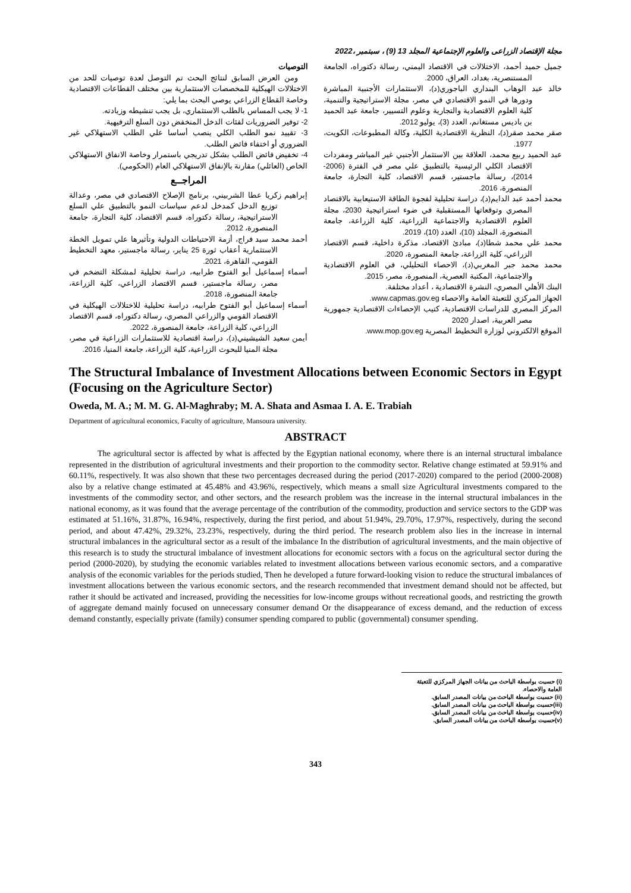مجلة الإقتصاد الزراعى والعلوم الإجتماعية المجلد 13 (9) ، سبتمبر ،2022
التوصيات
ومن العرض السابق لنتائج البحث تم التوصل لعدة توصيات للحد من الاختلالات الهيكلية للمخصصات الاستثمارية بين مختلف القطاعات الاقتصادية وخاصة القطاع الزراعي يوصي البحث بما يلي:
1- لا يجب المساس بالطلب الاستثماري، بل يجب تنشيطه وزيادته.
2- توفير الضروريات لفئات الدخل المنخفض دون السلع الترفيهية.
3- تقييد نمو الطلب الكلي ينصب أساسا علي الطلب الاستهلاكي غير الضروري أو اختفاء فائض الطلب.
4- تخفيض فائض الطلب بشكل تدريجي باستمرار وخاصة الانفاق الاستهلاكي الخاص (العائلي) مقارنة بالإنفاق الاستهلاكي العام (الحكومي).
المراجــع
إبراهيم زكريا عطا الشربيني، برنامج الإصلاح الاقتصادي في مصر، وعدالة توزيع الدخل كمدخل لدعم سياسات النمو بالتطبيق علي السلع الاستراتيجية، رسالة دكتوراه، قسم الاقتصاد، كلية التجارة، جامعة المنصورة، 2012.
أحمد محمد سيد فراج، أزمة الاحتياطات الدولية وتأثيرها علي تمويل الخطة الاستثمارية أعقاب ثورة 25 يناير، رسالة ماجستير، معهد التخطيط القومي، القاهرة، 2021.
أسماء إسماعيل أبو الفتوح طرابيه، دراسة تحليلية لمشكلة التضخم في مصر، رسالة ماجستير، قسم الاقتصاد الزراعي، كلية الزراعة، جامعة المنصورة، 2018.
أسماء إسماعيل أبو الفتوح طرابيه، دراسة تحليلية للاختلالات الهيكلية في الاقتصاد القومي والزراعي المصري، رسالة دكتوراه، قسم الاقتصاد الزراعي، كلية الزراعة، جامعة المنصورة، 2022.
أيمن سعيد الشيشيني(د)، دراسة اقتصادية للاستثمارات الزراعية في مصر، مجلة المنيا للبحوث الزراعية، كلية الزراعة، جامعة المنيا، 2016.
جميل حميد أحمد، الاختلالات في الاقتصاد اليمني، رسالة دكتوراه، الجامعة المستنصرية، بغداد، العراق، 2000.
خالد عبد الوهاب البنداري الباجوري(د)، الاستثمارات الأجنبية المباشرة ودورها في النمو الاقتصادي في مصر، مجلة الاستراتيجية والتنمية، كلية العلوم الاقتصادية والتجارية وعلوم التسيير، جامعة عبد الحميد بن باديس مستغانم، العدد (3)، يوليو 2012.
صقر محمد صقر(د)، النظرية الاقتصادية الكلية، وكالة المطبوعات، الكويت، 1977.
عبد الحميد ربيع محمد، العلاقة بين الاستثمار الأجنبي غير المباشر ومفردات الاقتصاد الكلي الرئيسية بالتطبيق علي مصر في الفترة (2006-2014)، رسالة ماجستير، قسم الاقتصاد، كلية التجارة، جامعة المنصورة، 2016.
محمد أحمد عبد الدايم(د)، دراسة تحليلية لفجوة الطاقة الاستيعابية بالاقتصاد المصري وتوقعاتها المستقبلية في ضوء استراتيجية 2030، مجلة العلوم الاقتصادية والاجتماعية الزراعية، كلية الزراعة، جامعة المنصورة، المجلد (10)، العدد (10)، 2019.
محمد علي محمد شطا(د)، مبادئ الاقتصاد، مذكرة داخلية، قسم الاقتصاد الزراعي، كلية الزراعة، جامعة المنصورة، 2020.
محمد محمد جبر المغربي(د)، الاحصاء التحليلي، في العلوم الاقتصادية والاجتماعية، المكتبة العصرية، المنصورة، مصر، 2015.
البنك الأهلي المصري، النشرة الاقتصادية ، أعداد مختلفة.
الجهاز المركزي للتعبئة العامة والاحصاء www.capmas.gov.eg.
المركز المصري للدراسات الاقتصادية، كتيب الإحصاءات الاقتصادية جمهورية مصر العربية، اصدار 2020
الموقع الالكتروني لوزارة التخطيط المصرية www.mop.gov.eg.
The Structural Imbalance of Investment Allocations between Economic Sectors in Egypt (Focusing on the Agriculture Sector)
Oweda, M. A.; M. M. G. Al-Maghraby; M. A. Shata and Asmaa I. A. E. Trabiah
Department of agricultural economics, Faculty of agriculture, Mansoura university.
ABSTRACT
The agricultural sector is affected by what is affected by the Egyptian national economy, where there is an internal structural imbalance represented in the distribution of agricultural investments and their proportion to the commodity sector. Relative change estimated at 59.91% and 60.11%, respectively. It was also shown that these two percentages decreased during the period (2017-2020) compared to the period (2000-2008) also by a relative change estimated at 45.48% and 43.96%, respectively, which means a small size Agricultural investments compared to the investments of the commodity sector, and other sectors, and the research problem was the increase in the internal structural imbalances in the national economy, as it was found that the average percentage of the contribution of the commodity, production and service sectors to the GDP was estimated at 51.16%, 31.87%, 16.94%, respectively, during the first period, and about 51.94%, 29.70%, 17.97%, respectively, during the second period, and about 47.42%, 29.32%, 23.23%, respectively, during the third period. The research problem also lies in the increase in internal structural imbalances in the agricultural sector as a result of the imbalance In the distribution of agricultural investments, and the main objective of this research is to study the structural imbalance of investment allocations for economic sectors with a focus on the agricultural sector during the period (2000-2020), by studying the economic variables related to investment allocations between various economic sectors, and a comparative analysis of the economic variables for the periods studied, Then he developed a future forward-looking vision to reduce the structural imbalances of investment allocations between the various economic sectors, and the research recommended that investment demand should not be affected, but rather it should be activated and increased, providing the necessities for low-income groups without recreational goods, and restricting the growth of aggregate demand mainly focused on unnecessary consumer demand Or the disappearance of excess demand, and the reduction of excess demand constantly, especially private (family) consumer spending compared to public (governmental) consumer spending.
(i) حسبت بواسطة الباحث من بيانات الجهاز المركزي للتعبئة العامة والاحصاء.
(ii) حسبت بواسطة الباحث من بيانات المصدر السابق.
(iii)حسبت بواسطة الباحث من بيانات المصدر السابق.
(iv)حسبت بواسطة الباحث من بيانات المصدر السابق.
(v)حسبت بواسطة الباحث من بيانات المصدر السابق.
343